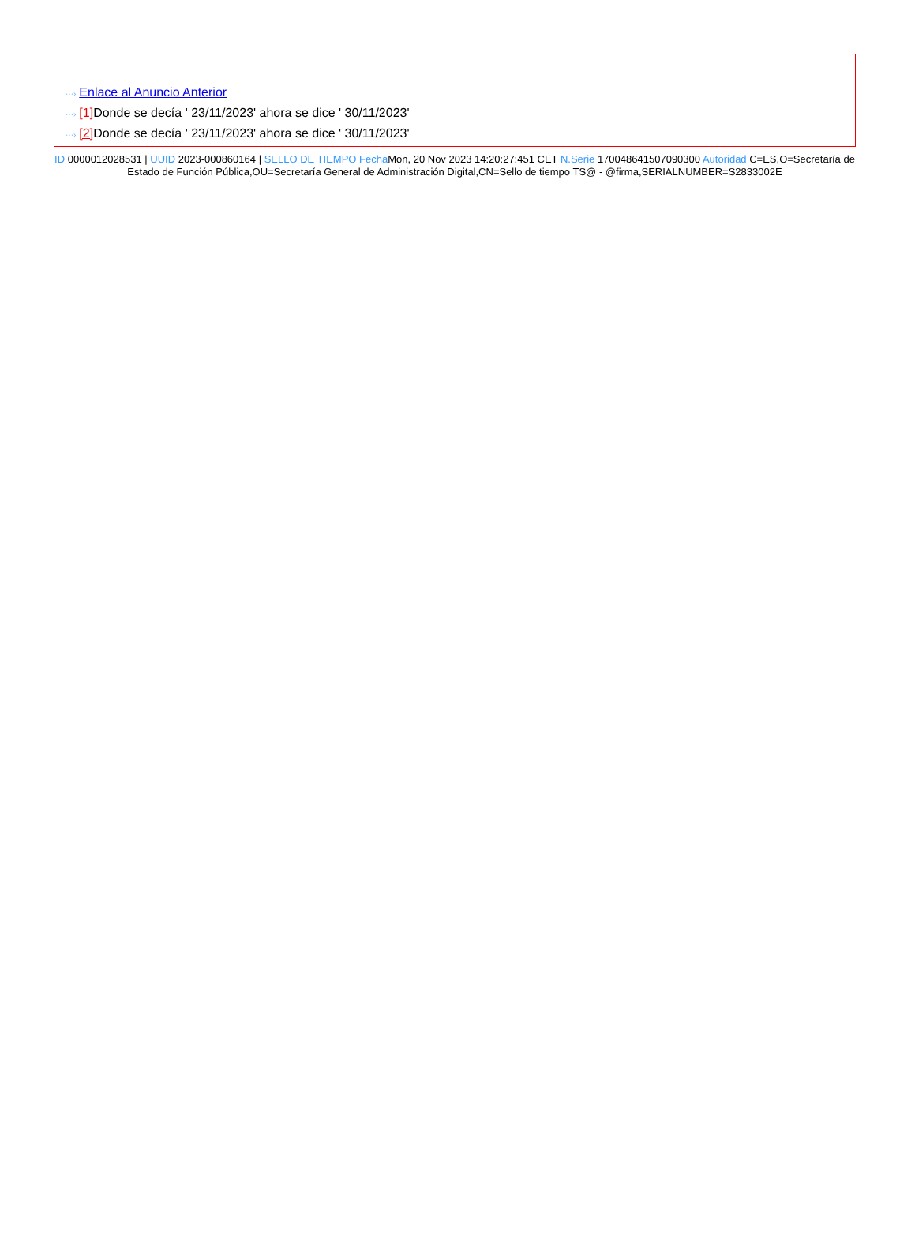···› Enlace al Anuncio Anterior
···› [1] Donde se decía ' 23/11/2023' ahora se dice ' 30/11/2023'
···› [2] Donde se decía ' 23/11/2023' ahora se dice ' 30/11/2023'
ID 0000012028531 | UUID 2023-000860164 | SELLO DE TIEMPO Fecha Mon, 20 Nov 2023 14:20:27:451 CET N.Serie 170048641507090300 Autoridad C=ES,O=Secretaría de Estado de Función Pública,OU=Secretaría General de Administración Digital,CN=Sello de tiempo TS@ - @firma,SERIALNUMBER=S2833002E